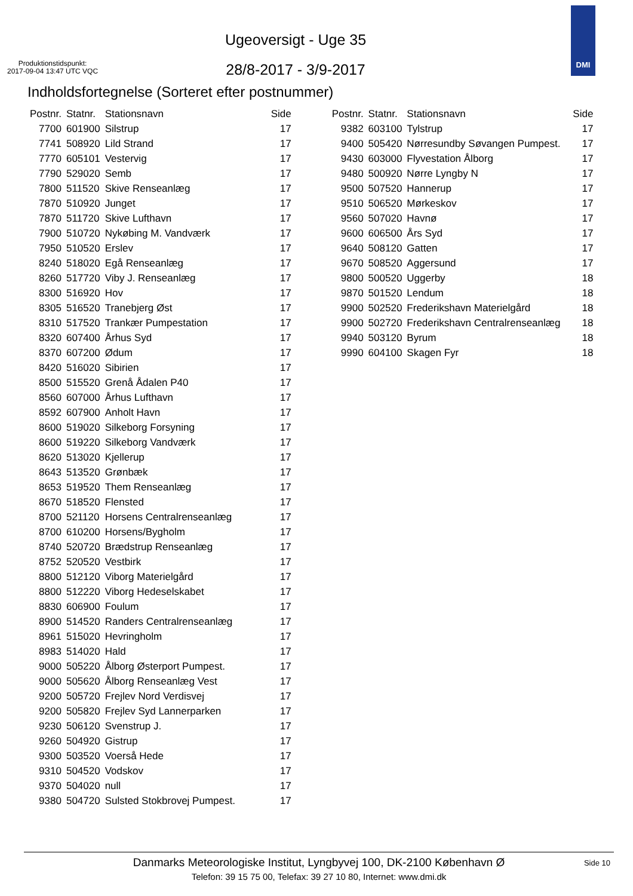Produktionstidspunkt:
2017-09-04 13:47 UTC VQC
Ugeoversigt - Uge 35
28/8-2017 - 3/9-2017
DMI
Indholdsfortegnelse (Sorteret efter postnummer)
| Postnr. | Statnr. | Stationsnavn | Side |
| --- | --- | --- | --- |
| 7700 | 601900 | Silstrup | 17 |
| 7741 | 508920 | Lild Strand | 17 |
| 7770 | 605101 | Vestervig | 17 |
| 7790 | 529020 | Semb | 17 |
| 7800 | 511520 | Skive Renseanlæg | 17 |
| 7870 | 510920 | Junget | 17 |
| 7870 | 511720 | Skive Lufthavn | 17 |
| 7900 | 510720 | Nykøbing M. Vandværk | 17 |
| 7950 | 510520 | Erslev | 17 |
| 8240 | 518020 | Egå Renseanlæg | 17 |
| 8260 | 517720 | Viby J. Renseanlæg | 17 |
| 8300 | 516920 | Hov | 17 |
| 8305 | 516520 | Tranebjerg Øst | 17 |
| 8310 | 517520 | Trankær Pumpestation | 17 |
| 8320 | 607400 | Århus Syd | 17 |
| 8370 | 607200 | Ødum | 17 |
| 8420 | 516020 | Sibirien | 17 |
| 8500 | 515520 | Grenå Ådalen P40 | 17 |
| 8560 | 607000 | Århus Lufthavn | 17 |
| 8592 | 607900 | Anholt Havn | 17 |
| 8600 | 519020 | Silkeborg Forsyning | 17 |
| 8600 | 519220 | Silkeborg Vandværk | 17 |
| 8620 | 513020 | Kjellerup | 17 |
| 8643 | 513520 | Grønbæk | 17 |
| 8653 | 519520 | Them Renseanlæg | 17 |
| 8670 | 518520 | Flensted | 17 |
| 8700 | 521120 | Horsens Centralrenseanlæg | 17 |
| 8700 | 610200 | Horsens/Bygholm | 17 |
| 8740 | 520720 | Brædstrup Renseanlæg | 17 |
| 8752 | 520520 | Vestbirk | 17 |
| 8800 | 512120 | Viborg Materielgård | 17 |
| 8800 | 512220 | Viborg Hedeselskabet | 17 |
| 8830 | 606900 | Foulum | 17 |
| 8900 | 514520 | Randers Centralrenseanlæg | 17 |
| 8961 | 515020 | Hevringholm | 17 |
| 8983 | 514020 | Hald | 17 |
| 9000 | 505220 | Ålborg Østerport Pumpest. | 17 |
| 9000 | 505620 | Ålborg Renseanlæg Vest | 17 |
| 9200 | 505720 | Frejlev Nord Verdisvej | 17 |
| 9200 | 505820 | Frejlev Syd Lannerparken | 17 |
| 9230 | 506120 | Svenstrup J. | 17 |
| 9260 | 504920 | Gistrup | 17 |
| 9300 | 503520 | Voerså Hede | 17 |
| 9310 | 504520 | Vodskov | 17 |
| 9370 | 504020 | null | 17 |
| 9380 | 504720 | Sulsted Stokbrovej Pumpest. | 17 |
| Postnr. | Statnr. | Stationsnavn | Side |
| --- | --- | --- | --- |
| 9382 | 603100 | Tylstrup | 17 |
| 9400 | 505420 | Nørresundby Søvangen Pumpest. | 17 |
| 9430 | 603000 | Flyvestation Ålborg | 17 |
| 9480 | 500920 | Nørre Lyngby N | 17 |
| 9500 | 507520 | Hannerup | 17 |
| 9510 | 506520 | Mørkeskov | 17 |
| 9560 | 507020 | Havnø | 17 |
| 9600 | 606500 | Års Syd | 17 |
| 9640 | 508120 | Gatten | 17 |
| 9670 | 508520 | Aggersund | 17 |
| 9800 | 500520 | Uggerby | 18 |
| 9870 | 501520 | Lendum | 18 |
| 9900 | 502520 | Frederikshavn Materielgård | 18 |
| 9900 | 502720 | Frederikshavn Centralrenseanlæg | 18 |
| 9940 | 503120 | Byrum | 18 |
| 9990 | 604100 | Skagen Fyr | 18 |
Danmarks Meteorologiske Institut, Lyngbyvej 100, DK-2100 København Ø
Side 10
Telefon: 39 15 75 00, Telefax: 39 27 10 80, Internet: www.dmi.dk